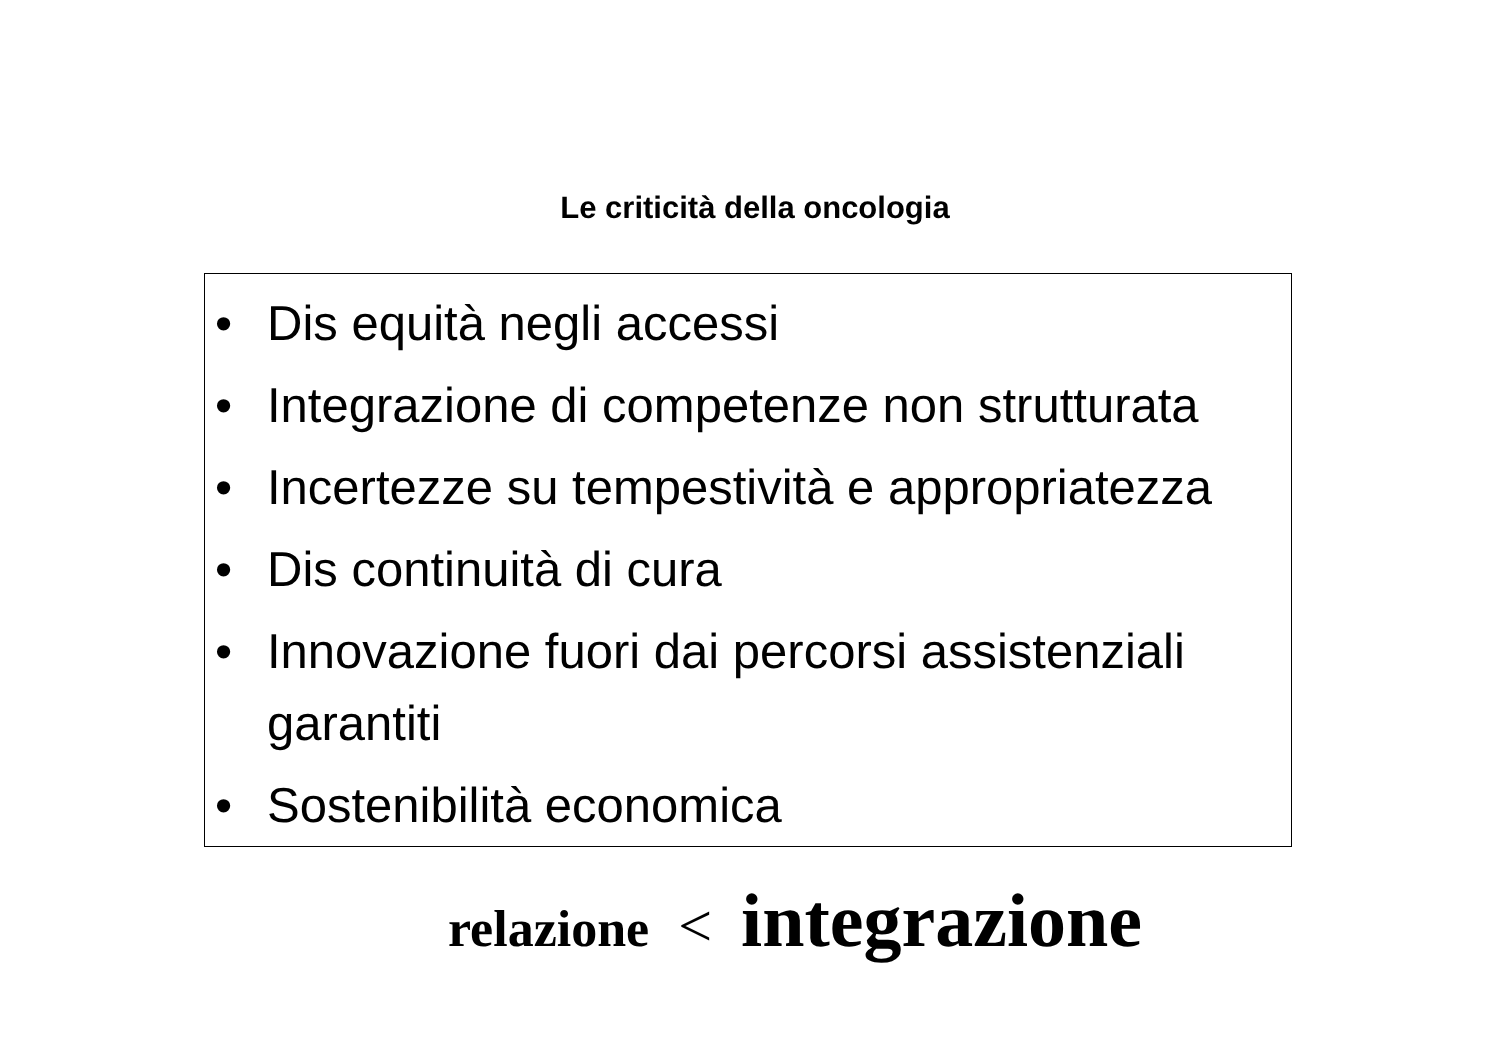Le criticità della oncologia
• Dis equità negli accessi
• Integrazione di competenze non strutturata
• Incertezze su tempestività e appropriatezza
• Dis continuità di cura
• Innovazione fuori dai percorsi assistenziali garantiti
• Sostenibilità economica
relazione < integrazione